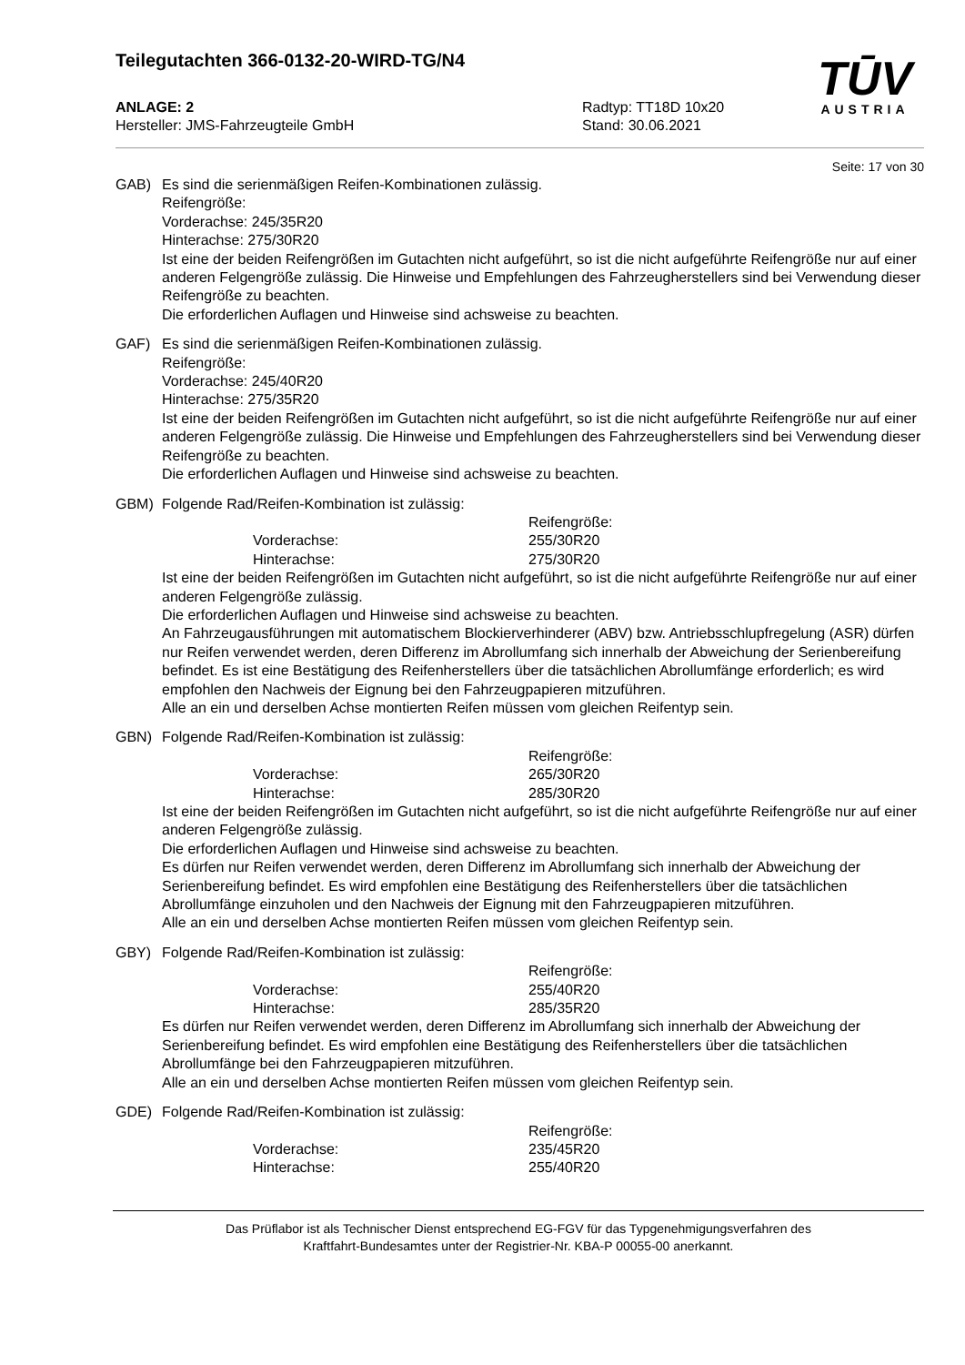Teilegutachten 366-0132-20-WIRD-TG/N4
TŪV
AUSTRIA
ANLAGE: 2
Hersteller: JMS-Fahrzeugteile GmbH
Radtyp: TT18D 10x20
Stand: 30.06.2021
Seite: 17 von 30
GAB) Es sind die serienmäßigen Reifen-Kombinationen zulässig.
Reifengröße:
Vorderachse: 245/35R20
Hinterachse: 275/30R20
Ist eine der beiden Reifengrößen im Gutachten nicht aufgeführt, so ist die nicht aufgeführte Reifengröße nur auf einer anderen Felgengröße zulässig. Die Hinweise und Empfehlungen des Fahrzeugherstellers sind bei Verwendung dieser Reifengröße zu beachten.
Die erforderlichen Auflagen und Hinweise sind achsweise zu beachten.
GAF) Es sind die serienmäßigen Reifen-Kombinationen zulässig.
Reifengröße:
Vorderachse: 245/40R20
Hinterachse: 275/35R20
Ist eine der beiden Reifengrößen im Gutachten nicht aufgeführt, so ist die nicht aufgeführte Reifengröße nur auf einer anderen Felgengröße zulässig. Die Hinweise und Empfehlungen des Fahrzeugherstellers sind bei Verwendung dieser Reifengröße zu beachten.
Die erforderlichen Auflagen und Hinweise sind achsweise zu beachten.
GBM) Folgende Rad/Reifen-Kombination ist zulässig:
Reifengröße:
Vorderachse: 255/30R20
Hinterachse: 275/30R20
Ist eine der beiden Reifengrößen im Gutachten nicht aufgeführt, so ist die nicht aufgeführte Reifengröße nur auf einer anderen Felgengröße zulässig.
Die erforderlichen Auflagen und Hinweise sind achsweise zu beachten.
An Fahrzeugausführungen mit automatischem Blockierverhinderer (ABV) bzw. Antriebsschlupfregelung (ASR) dürfen nur Reifen verwendet werden, deren Differenz im Abrollumfang sich innerhalb der Abweichung der Serienbereifung befindet. Es ist eine Bestätigung des Reifenherstellers über die tatsächlichen Abrollumfänge erforderlich; es wird empfohlen den Nachweis der Eignung bei den Fahrzeugpapieren mitzuführen.
Alle an ein und derselben Achse montierten Reifen müssen vom gleichen Reifentyp sein.
GBN) Folgende Rad/Reifen-Kombination ist zulässig:
Reifengröße:
Vorderachse: 265/30R20
Hinterachse: 285/30R20
Ist eine der beiden Reifengrößen im Gutachten nicht aufgeführt, so ist die nicht aufgeführte Reifengröße nur auf einer anderen Felgengröße zulässig.
Die erforderlichen Auflagen und Hinweise sind achsweise zu beachten.
Es dürfen nur Reifen verwendet werden, deren Differenz im Abrollumfang sich innerhalb der Abweichung der Serienbereifung befindet. Es wird empfohlen eine Bestätigung des Reifenherstellers über die tatsächlichen Abrollumfänge einzuholen und den Nachweis der Eignung mit den Fahrzeugpapieren mitzuführen.
Alle an ein und derselben Achse montierten Reifen müssen vom gleichen Reifentyp sein.
GBY) Folgende Rad/Reifen-Kombination ist zulässig:
Reifengröße:
Vorderachse: 255/40R20
Hinterachse: 285/35R20
Es dürfen nur Reifen verwendet werden, deren Differenz im Abrollumfang sich innerhalb der Abweichung der Serienbereifung befindet. Es wird empfohlen eine Bestätigung des Reifenherstellers über die tatsächlichen Abrollumfänge bei den Fahrzeugpapieren mitzuführen.
Alle an ein und derselben Achse montierten Reifen müssen vom gleichen Reifentyp sein.
GDE) Folgende Rad/Reifen-Kombination ist zulässig:
Reifengröße:
Vorderachse: 235/45R20
Hinterachse: 255/40R20
Das Prüflabor ist als Technischer Dienst entsprechend EG-FGV für das Typgenehmigungsverfahren des
Kraftfahrt-Bundesamtes unter der Registrier-Nr. KBA-P 00055-00 anerkannt.